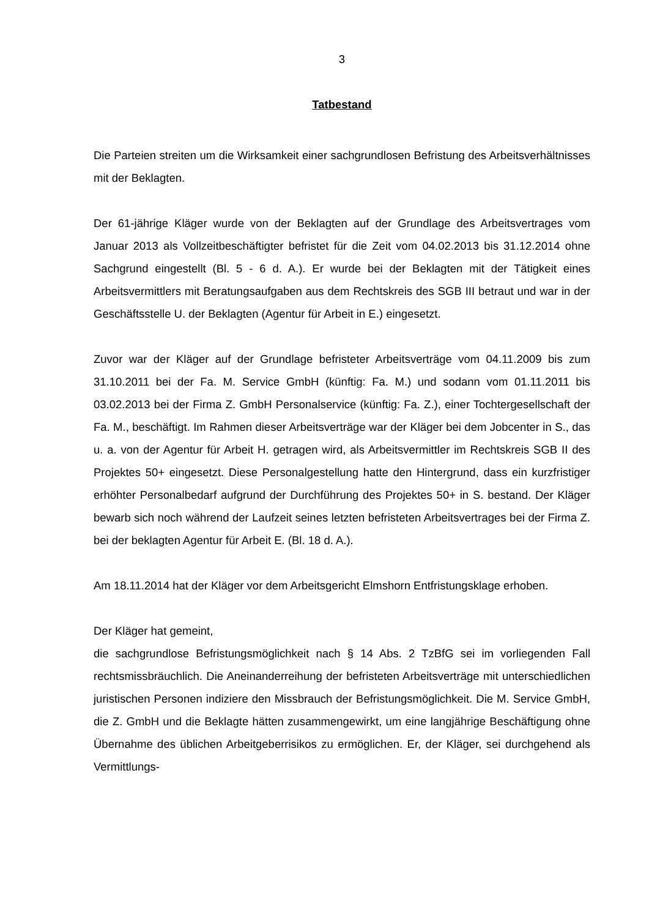3
Tatbestand
Die Parteien streiten um die Wirksamkeit einer sachgrundlosen Befristung des Arbeitsverhältnisses mit der Beklagten.
Der 61-jährige Kläger wurde von der Beklagten auf der Grundlage des Arbeitsvertrages vom Januar 2013 als Vollzeitbeschäftigter befristet für die Zeit vom 04.02.2013 bis 31.12.2014 ohne Sachgrund eingestellt (Bl. 5 - 6 d. A.). Er wurde bei der Beklagten mit der Tätigkeit eines Arbeitsvermittlers mit Beratungsaufgaben aus dem Rechtskreis des SGB III betraut und war in der Geschäftsstelle U. der Beklagten (Agentur für Arbeit in E.) eingesetzt.
Zuvor war der Kläger auf der Grundlage befristeter Arbeitsverträge vom 04.11.2009 bis zum 31.10.2011 bei der Fa. M. Service GmbH (künftig: Fa. M.) und sodann vom 01.11.2011 bis 03.02.2013 bei der Firma Z. GmbH Personalservice (künftig: Fa. Z.), einer Tochtergesellschaft der Fa. M., beschäftigt. Im Rahmen dieser Arbeitsverträge war der Kläger bei dem Jobcenter in S., das u. a. von der Agentur für Arbeit H. getragen wird, als Arbeitsvermittler im Rechtskreis SGB II des Projektes 50+ eingesetzt. Diese Personalgestellung hatte den Hintergrund, dass ein kurzfristiger erhöhter Personalbedarf aufgrund der Durchführung des Projektes 50+ in S. bestand. Der Kläger bewarb sich noch während der Laufzeit seines letzten befristeten Arbeitsvertrages bei der Firma Z. bei der beklagten Agentur für Arbeit E. (Bl. 18 d. A.).
Am 18.11.2014 hat der Kläger vor dem Arbeitsgericht Elmshorn Entfristungsklage erhoben.
Der Kläger hat gemeint,
die sachgrundlose Befristungsmöglichkeit nach § 14 Abs. 2 TzBfG sei im vorliegenden Fall rechtsmissbräuchlich. Die Aneinanderreihung der befristeten Arbeitsverträge mit unterschiedlichen juristischen Personen indiziere den Missbrauch der Befristungsmöglichkeit. Die M. Service GmbH, die Z. GmbH und die Beklagte hätten zusammengewirkt, um eine langjährige Beschäftigung ohne Übernahme des üblichen Arbeitgeberrisikos zu ermöglichen. Er, der Kläger, sei durchgehend als Vermittlungs-